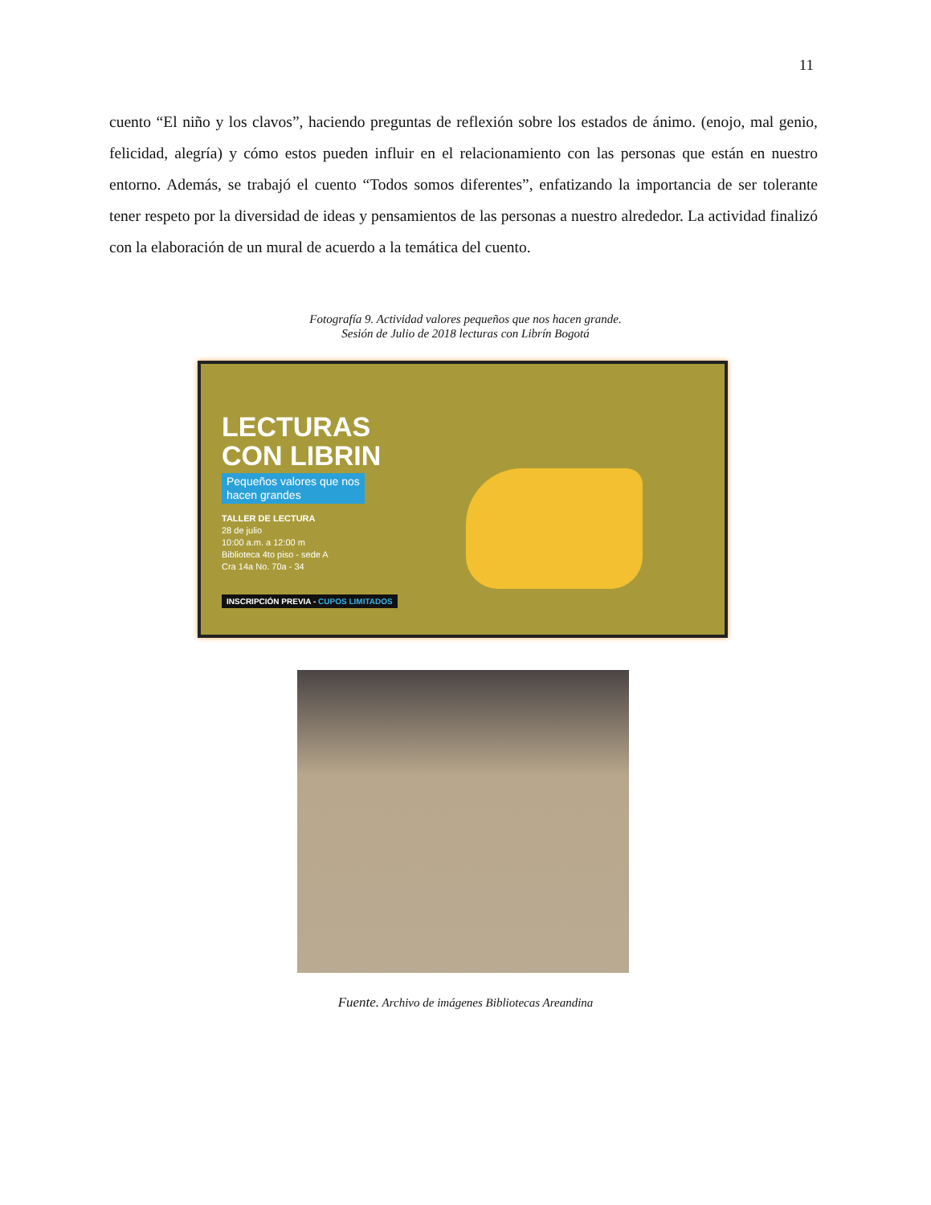11
cuento “El niño y los clavos”, haciendo preguntas de reflexión sobre los estados de ánimo. (enojo, mal genio, felicidad, alegría) y cómo estos pueden influir en el relacionamiento con las personas que están en nuestro entorno. Además, se trabajó el cuento “Todos somos diferentes”, enfatizando la importancia de ser tolerante tener respeto por la diversidad de ideas y pensamientos de las personas a nuestro alrededor. La actividad finalizó con la elaboración de un mural de acuerdo a la temática del cuento.
Fotografía 9. Actividad valores pequeños que nos hacen grande.
Sesión de Julio de 2018 lecturas con Librín Bogotá
LECTURAS
CON LIBRIN
Pequeños valores que nos
hacen grandes
TALLER DE LECTURA
28 de julio
10:00 a.m. a 12:00 m
Biblioteca 4to piso - sede A
Cra 14a No. 70a - 34
INSCRIPCIÓN PREVIA - CUPOS LIMITADOS
Fuente. Archivo de imágenes Bibliotecas Areandina